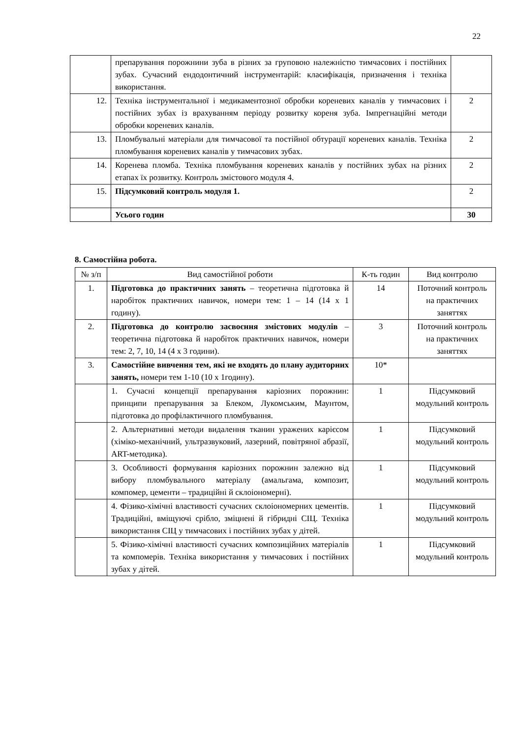22
| | препарування порожнини зуба в різних за груповою належністю тимчасових і постійних зубах. Сучасний ендодонтичний інструментарій: класифікація, призначення і техніка використання. | |
| 12. | Техніка інструментальної і медикаментозної обробки кореневих каналів у тимчасових і постійних зубах із врахуванням періоду розвитку кореня зуба. Імпрегнаційні методи обробки кореневих каналів. | 2 |
| 13. | Пломбувальні матеріали для тимчасової та постійної обтурації кореневих каналів. Техніка пломбування кореневих каналів у тимчасових зубах. | 2 |
| 14. | Коренева пломба. Техніка пломбування кореневих каналів у постійних зубах на різних етапах їх розвитку. Контроль змістового модуля 4. | 2 |
| 15. | Підсумковий контроль модуля 1. | 2 |
| | Усього годин | 30 |
8. Самостійна робота.
| № з/п | Вид самостійної роботи | К-ть годин | Вид контролю |
| --- | --- | --- | --- |
| 1. | Підготовка до практичних занять – теоретична підготовка й наробіток практичних навичок, номери тем: 1 – 14 (14 х 1 годину). | 14 | Поточний контроль на практичних заняттях |
| 2. | Підготовка до контролю засвоєння змістових модулів – теоретична підготовка й наробіток практичних навичок, номери тем: 2, 7, 10, 14 (4 х 3 години). | 3 | Поточний контроль на практичних заняттях |
| 3. | Самостійне вивчення тем, які не входять до плану аудиторних занять, номери тем 1-10 (10 х 1годину). | 10* | |
| | 1. Сучасні концепції препарування каріозних порожнин: принципи препарування за Блеком, Лукомським, Маунтом, підготовка до профілактичного пломбування. | 1 | Підсумковий модульний контроль |
| | 2. Альтернативні методи видалення тканин уражених карієсом (хіміко-механічний, ультразвуковий, лазерний, повітряної абразії, ART-методика). | 1 | Підсумковий модульний контроль |
| | 3. Особливості формування каріозних порожнин залежно від вибору пломбувального матеріалу (амальгама, композит, компомер, цементи – традиційні й склоіономерні). | 1 | Підсумковий модульний контроль |
| | 4. Фізико-хімічні властивості сучасних склоіономерних цементів. Традиційні, вміщуючі срібло, зміцнені й гібридні СІЦ. Техніка використання СІЦ у тимчасових і постійних зубах у дітей. | 1 | Підсумковий модульний контроль |
| | 5. Фізико-хімічні властивості сучасних композиційних матеріалів та компомерів. Техніка використання у тимчасових і постійних зубах у дітей. | 1 | Підсумковий модульний контроль |